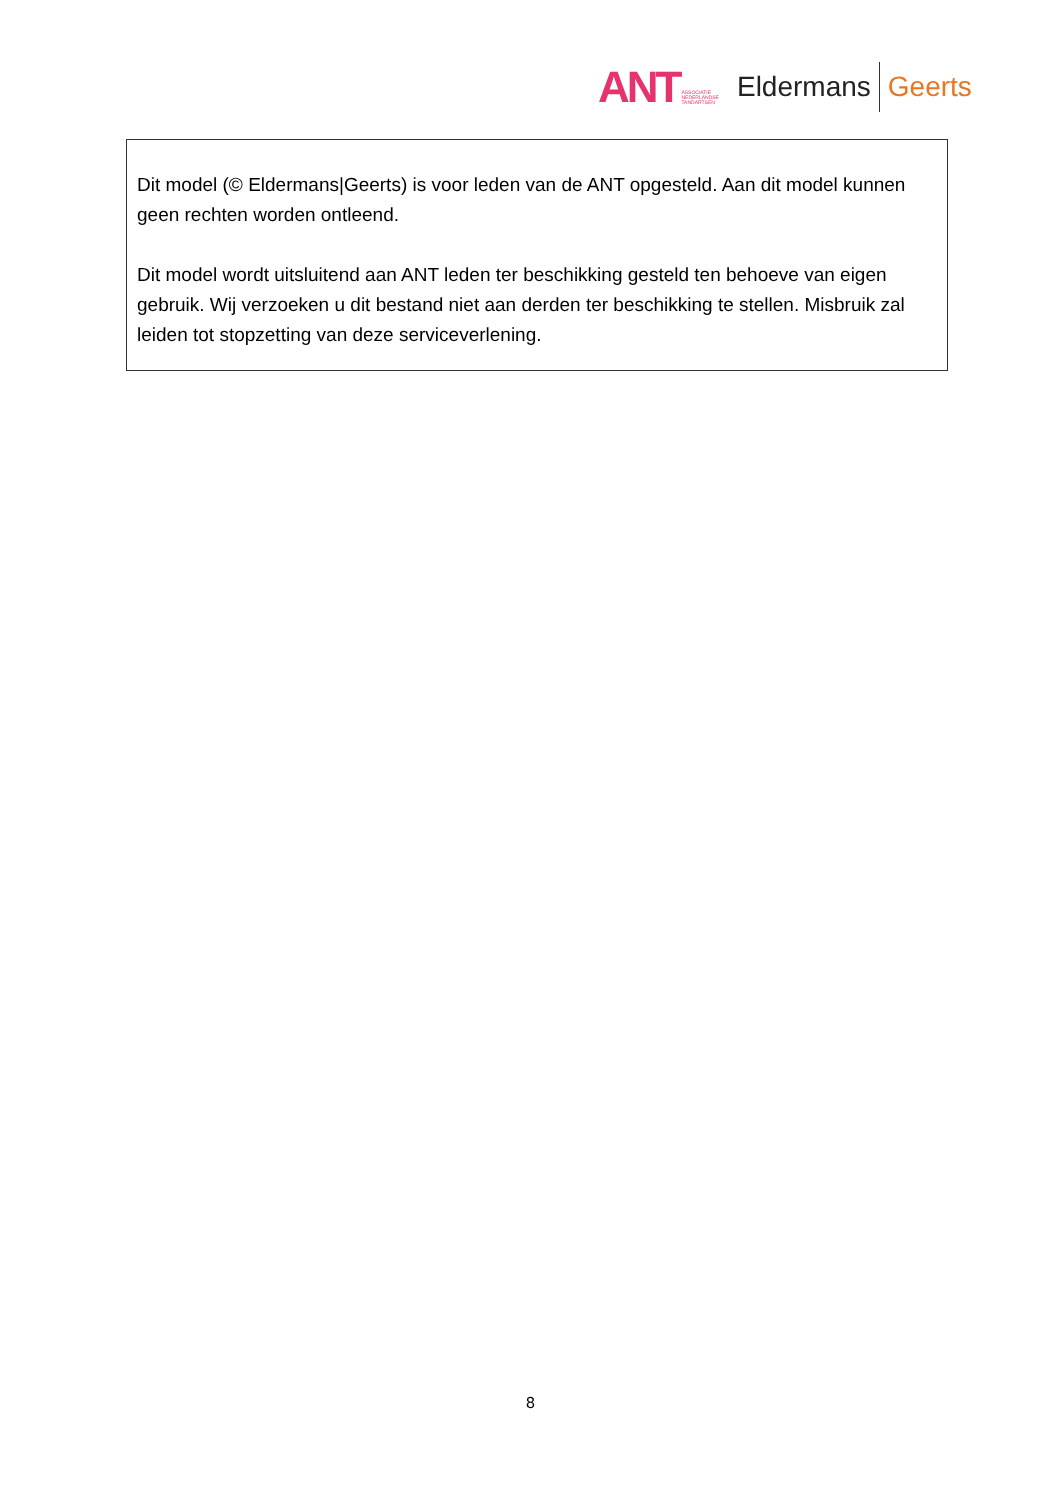ANT ASSOCIATIE
NEDERLANDSE
TANDARTSEN Eldermans Geerts
Dit model (© Eldermans|Geerts) is voor leden van de ANT opgesteld. Aan dit model kunnen geen rechten worden ontleend.
Dit model wordt uitsluitend aan ANT leden ter beschikking gesteld ten behoeve van eigen gebruik. Wij verzoeken u dit bestand niet aan derden ter beschikking te stellen. Misbruik zal leiden tot stopzetting van deze serviceverlening.
8